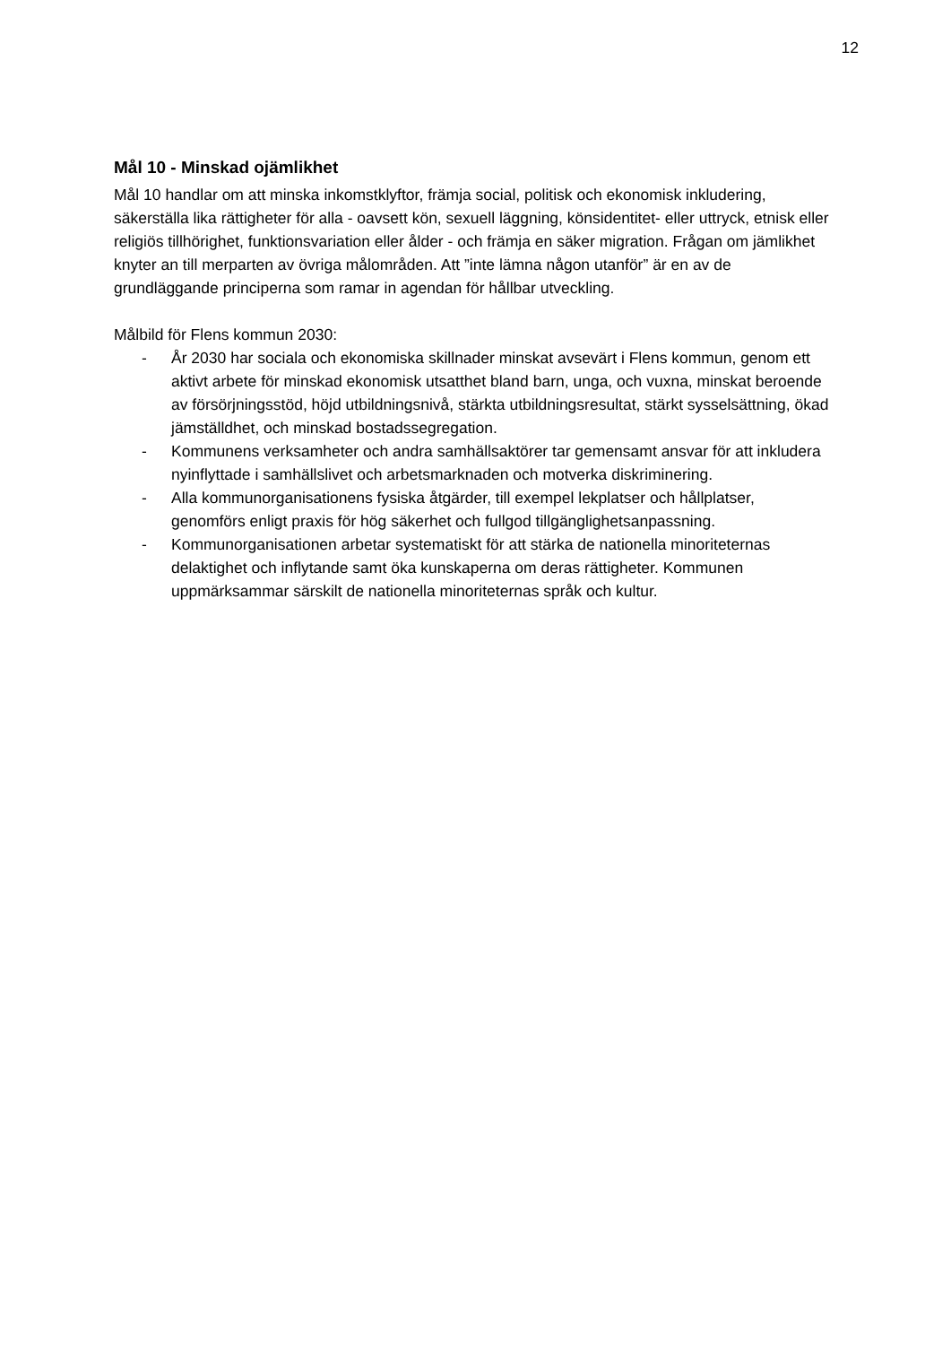12
Mål 10 - Minskad ojämlikhet
Mål 10 handlar om att minska inkomstklyftor, främja social, politisk och ekonomisk inkludering, säkerställa lika rättigheter för alla - oavsett kön, sexuell läggning, könsidentitet- eller uttryck, etnisk eller religiös tillhörighet, funktionsvariation eller ålder - och främja en säker migration. Frågan om jämlikhet knyter an till merparten av övriga målområden. Att ”inte lämna någon utanför” är en av de grundläggande principerna som ramar in agendan för hållbar utveckling.
Målbild för Flens kommun 2030:
- År 2030 har sociala och ekonomiska skillnader minskat avsevärt i Flens kommun, genom ett aktivt arbete för minskad ekonomisk utsatthet bland barn, unga, och vuxna, minskat beroende av försörjningsstöd, höjd utbildningsnivå, stärkta utbildningsresultat, stärkt sysselsättning, ökad jämställdhet, och minskad bostadssegregation.
- Kommunens verksamheter och andra samhällsaktörer tar gemensamt ansvar för att inkludera nyinflyttade i samhällslivet och arbetsmarknaden och motverka diskriminering.
- Alla kommunorganisationens fysiska åtgärder, till exempel lekplatser och hållplatser, genomförs enligt praxis för hög säkerhet och fullgod tillgänglighetsanpassning.
- Kommunorganisationen arbetar systematiskt för att stärka de nationella minoriteternas delaktighet och inflytande samt öka kunskaperna om deras rättigheter. Kommunen uppmärksammar särskilt de nationella minoriteternas språk och kultur.